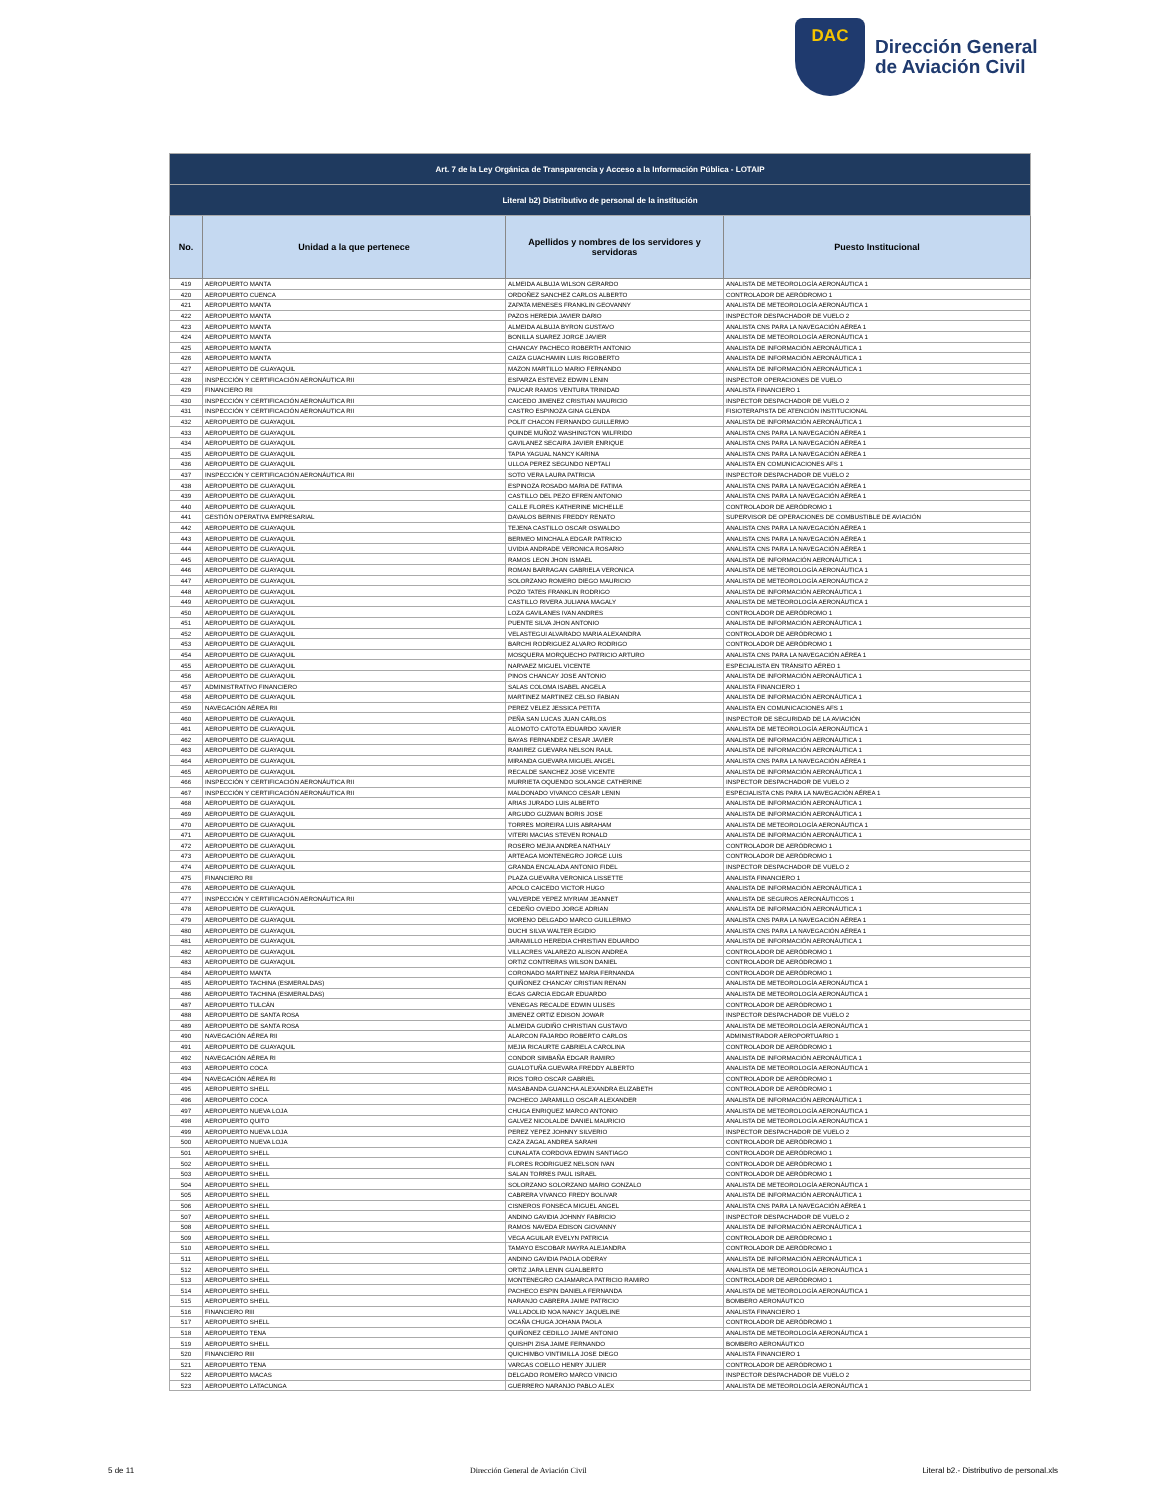DAC
Dirección General
de Aviación Civil
| Art. 7 de la Ley Orgánica de Transparencia y Acceso a la Información Pública - LOTAIP | | | |
| Literal b2) Distributivo de personal de la institución | | | |
| No. | Unidad a la que pertenece | Apellidos y nombres de los servidores y servidoras | Puesto Institucional |
| 419 | AEROPUERTO MANTA | ALMEIDA ALBUJA WILSON GERARDO | ANALISTA DE METEOROLOGÍA AERONÁUTICA 1 |
| 420 | AEROPUERTO CUENCA | ORDOÑEZ SANCHEZ CARLOS ALBERTO | CONTROLADOR DE AERÓDROMO 1 |
| 421 | AEROPUERTO MANTA | ZAPATA MENESES FRANKLIN GEOVANNY | ANALISTA DE METEOROLOGÍA AERONÁUTICA 1 |
| 422 | AEROPUERTO MANTA | PAZOS HEREDIA JAVIER DARIO | INSPECTOR DESPACHADOR DE VUELO 2 |
| 423 | AEROPUERTO MANTA | ALMEIDA ALBUJA BYRON GUSTAVO | ANALISTA CNS PARA LA NAVEGACIÓN AÉREA 1 |
| 424 | AEROPUERTO MANTA | BONILLA SUAREZ JORGE JAVIER | ANALISTA DE METEOROLOGÍA AERONÁUTICA 1 |
| 425 | AEROPUERTO MANTA | CHANCAY PACHECO ROBERTH ANTONIO | ANALISTA DE INFORMACIÓN AERONÁUTICA 1 |
| 426 | AEROPUERTO MANTA | CAIZA GUACHAMIN LUIS RIGOBERTO | ANALISTA DE INFORMACIÓN AERONÁUTICA 1 |
| 427 | AEROPUERTO DE GUAYAQUIL | MAZON MARTILLO MARIO FERNANDO | ANALISTA DE INFORMACIÓN AERONÁUTICA 1 |
| 428 | INSPECCIÓN Y CERTIFICACIÓN AERONÁUTICA RII | ESPARZA ESTEVEZ EDWIN LENIN | INSPECTOR OPERACIONES DE VUELO |
| 429 | FINANCIERO RII | PAUCAR RAMOS VENTURA TRINIDAD | ANALISTA FINANCIERO 1 |
| 430 | INSPECCIÓN Y CERTIFICACIÓN AERONÁUTICA RII | CAICEDO JIMENEZ CRISTIAN MAURICIO | INSPECTOR DESPACHADOR DE VUELO 2 |
| 431 | INSPECCIÓN Y CERTIFICACIÓN AERONÁUTICA RII | CASTRO ESPINOZA GINA GLENDA | FISIOTERAPISTA DE ATENCIÓN INSTITUCIONAL |
| 432 | AEROPUERTO DE GUAYAQUIL | POLIT CHACON FERNANDO GUILLERMO | ANALISTA DE INFORMACIÓN AERONÁUTICA 1 |
| 433 | AEROPUERTO DE GUAYAQUIL | QUINDE MUÑOZ WASHINGTON WILFRIDO | ANALISTA CNS PARA LA NAVEGACIÓN AÉREA 1 |
| 434 | AEROPUERTO DE GUAYAQUIL | GAVILANEZ SECAIRA JAVIER ENRIQUE | ANALISTA CNS PARA LA NAVEGACIÓN AÉREA 1 |
| 435 | AEROPUERTO DE GUAYAQUIL | TAPIA YAGUAL NANCY KARINA | ANALISTA CNS PARA LA NAVEGACIÓN AÉREA 1 |
| 436 | AEROPUERTO DE GUAYAQUIL | ULLOA PEREZ SEGUNDO NEPTALI | ANALISTA EN COMUNICACIONES AFS 1 |
| 437 | INSPECCIÓN Y CERTIFICACIÓN AERONÁUTICA RII | SOTO VERA LAURA PATRICIA | INSPECTOR DESPACHADOR DE VUELO 2 |
| 438 | AEROPUERTO DE GUAYAQUIL | ESPINOZA ROSADO MARIA DE FATIMA | ANALISTA CNS PARA LA NAVEGACIÓN AÉREA 1 |
| 439 | AEROPUERTO DE GUAYAQUIL | CASTILLO DEL PEZO EFREN ANTONIO | ANALISTA CNS PARA LA NAVEGACIÓN AÉREA 1 |
| 440 | AEROPUERTO DE GUAYAQUIL | CALLE FLORES KATHERINE MICHELLE | CONTROLADOR DE AERÓDROMO 1 |
| 441 | GESTIÓN OPERATIVA EMPRESARIAL | DAVALOS BERNIS FREDDY RENATO | SUPERVISOR DE OPERACIONES DE COMBUSTIBLE DE AVIACIÓN |
| 442 | AEROPUERTO DE GUAYAQUIL | TEJENA CASTILLO OSCAR OSWALDO | ANALISTA CNS PARA LA NAVEGACIÓN AÉREA 1 |
| 443 | AEROPUERTO DE GUAYAQUIL | BERMEO MINCHALA EDGAR PATRICIO | ANALISTA CNS PARA LA NAVEGACIÓN AÉREA 1 |
| 444 | AEROPUERTO DE GUAYAQUIL | UVIDIA ANDRADE VERONICA ROSARIO | ANALISTA CNS PARA LA NAVEGACIÓN AÉREA 1 |
| 445 | AEROPUERTO DE GUAYAQUIL | RAMOS LEON JHON ISMAEL | ANALISTA DE INFORMACIÓN AERONÁUTICA 1 |
| 446 | AEROPUERTO DE GUAYAQUIL | ROMAN BARRAGAN GABRIELA VERONICA | ANALISTA DE METEOROLOGÍA AERONÁUTICA 1 |
| 447 | AEROPUERTO DE GUAYAQUIL | SOLORZANO ROMERO DIEGO MAURICIO | ANALISTA DE METEOROLOGÍA AERONÁUTICA 2 |
| 448 | AEROPUERTO DE GUAYAQUIL | POZO TATES FRANKLIN RODRIGO | ANALISTA DE INFORMACIÓN AERONÁUTICA 1 |
| 449 | AEROPUERTO DE GUAYAQUIL | CASTILLO RIVERA JULIANA MAGALY | ANALISTA DE METEOROLOGÍA AERONÁUTICA 1 |
| 450 | AEROPUERTO DE GUAYAQUIL | LOZA GAVILANES IVAN ANDRES | CONTROLADOR DE AERÓDROMO 1 |
| 451 | AEROPUERTO DE GUAYAQUIL | PUENTE SILVA JHON ANTONIO | ANALISTA DE INFORMACIÓN AERONÁUTICA 1 |
| 452 | AEROPUERTO DE GUAYAQUIL | VELASTEGUI ALVARADO MARIA ALEXANDRA | CONTROLADOR DE AERÓDROMO 1 |
| 453 | AEROPUERTO DE GUAYAQUIL | BARCHI RODRIGUEZ ALVARO RODRIGO | CONTROLADOR DE AERÓDROMO 1 |
| 454 | AEROPUERTO DE GUAYAQUIL | MOSQUERA MORQUECHO PATRICIO ARTURO | ANALISTA CNS PARA LA NAVEGACIÓN AÉREA 1 |
| 455 | AEROPUERTO DE GUAYAQUIL | NARVAEZ MIGUEL VICENTE | ESPECIALISTA EN TRÁNSITO AÉREO 1 |
| 456 | AEROPUERTO DE GUAYAQUIL | PINOS CHANCAY JOSE ANTONIO | ANALISTA DE INFORMACIÓN AERONÁUTICA 1 |
| 457 | ADMINISTRATIVO FINANCIERO | SALAS COLOMA ISABEL ANGELA | ANALISTA FINANCIERO 1 |
| 458 | AEROPUERTO DE GUAYAQUIL | MARTINEZ MARTINEZ CELSO FABIAN | ANALISTA DE INFORMACIÓN AERONÁUTICA 1 |
| 459 | NAVEGACIÓN AÉREA RII | PEREZ VELEZ JESSICA PETITA | ANALISTA EN COMUNICACIONES AFS 1 |
| 460 | AEROPUERTO DE GUAYAQUIL | PEÑA SAN LUCAS JUAN CARLOS | INSPECTOR DE SEGURIDAD DE LA AVIACIÓN |
| 461 | AEROPUERTO DE GUAYAQUIL | ALOMOTO CATOTA EDUARDO XAVIER | ANALISTA DE METEOROLOGÍA AERONÁUTICA 1 |
| 462 | AEROPUERTO DE GUAYAQUIL | BAYAS FERNANDEZ CESAR JAVIER | ANALISTA DE INFORMACIÓN AERONÁUTICA 1 |
| 463 | AEROPUERTO DE GUAYAQUIL | RAMIREZ GUEVARA NELSON RAUL | ANALISTA DE INFORMACIÓN AERONÁUTICA 1 |
| 464 | AEROPUERTO DE GUAYAQUIL | MIRANDA GUEVARA MIGUEL ANGEL | ANALISTA CNS PARA LA NAVEGACIÓN AÉREA 1 |
| 465 | AEROPUERTO DE GUAYAQUIL | RECALDE SANCHEZ JOSE VICENTE | ANALISTA DE INFORMACIÓN AERONÁUTICA 1 |
| 466 | INSPECCIÓN Y CERTIFICACIÓN AERONÁUTICA RII | MURRIETA OQUENDO SOLANGE CATHERINE | INSPECTOR DESPACHADOR DE VUELO 2 |
| 467 | INSPECCIÓN Y CERTIFICACIÓN AERONÁUTICA RII | MALDONADO VIVANCO CESAR LENIN | ESPECIALISTA CNS PARA LA NAVEGACIÓN AÉREA 1 |
| 468 | AEROPUERTO DE GUAYAQUIL | ARIAS JURADO LUIS ALBERTO | ANALISTA DE INFORMACIÓN AERONÁUTICA 1 |
| 469 | AEROPUERTO DE GUAYAQUIL | ARGUDO GUZMAN BORIS JOSE | ANALISTA DE INFORMACIÓN AERONÁUTICA 1 |
| 470 | AEROPUERTO DE GUAYAQUIL | TORRES MOREIRA LUIS ABRAHAM | ANALISTA DE METEOROLOGÍA AERONÁUTICA 1 |
| 471 | AEROPUERTO DE GUAYAQUIL | VITERI MACIAS STEVEN RONALD | ANALISTA DE INFORMACIÓN AERONÁUTICA 1 |
| 472 | AEROPUERTO DE GUAYAQUIL | ROSERO MEJIA ANDREA NATHALY | CONTROLADOR DE AERÓDROMO 1 |
| 473 | AEROPUERTO DE GUAYAQUIL | ARTEAGA MONTENEGRO JORGE LUIS | CONTROLADOR DE AERÓDROMO 1 |
| 474 | AEROPUERTO DE GUAYAQUIL | GRANDA ENCALADA ANTONIO FIDEL | INSPECTOR DESPACHADOR DE VUELO 2 |
| 475 | FINANCIERO RII | PLAZA GUEVARA VERONICA LISSETTE | ANALISTA FINANCIERO 1 |
| 476 | AEROPUERTO DE GUAYAQUIL | APOLO CAICEDO VICTOR HUGO | ANALISTA DE INFORMACIÓN AERONÁUTICA 1 |
| 477 | INSPECCIÓN Y CERTIFICACIÓN AERONÁUTICA RII | VALVERDE YEPEZ MYRIAM JEANNET | ANALISTA DE SEGUROS AERONÁUTICOS 1 |
| 478 | AEROPUERTO DE GUAYAQUIL | CEDEÑO OVIEDO JORGE ADRIAN | ANALISTA DE INFORMACIÓN AERONÁUTICA 1 |
| 479 | AEROPUERTO DE GUAYAQUIL | MORENO DELGADO MARCO GUILLERMO | ANALISTA CNS PARA LA NAVEGACIÓN AÉREA 1 |
| 480 | AEROPUERTO DE GUAYAQUIL | DUCHI SILVA WALTER EGIDIO | ANALISTA CNS PARA LA NAVEGACIÓN AÉREA 1 |
| 481 | AEROPUERTO DE GUAYAQUIL | JARAMILLO HEREDIA CHRISTIAN EDUARDO | ANALISTA DE INFORMACIÓN AERONÁUTICA 1 |
| 482 | AEROPUERTO DE GUAYAQUIL | VILLACRES VALAREZO ALISON ANDREA | CONTROLADOR DE AERÓDROMO 1 |
| 483 | AEROPUERTO DE GUAYAQUIL | ORTIZ CONTRERAS WILSON DANIEL | CONTROLADOR DE AERÓDROMO 1 |
| 484 | AEROPUERTO MANTA | CORONADO MARTINEZ MARIA FERNANDA | CONTROLADOR DE AERÓDROMO 1 |
| 485 | AEROPUERTO TACHINA (ESMERALDAS) | QUIÑONEZ CHANCAY CRISTIAN RENAN | ANALISTA DE METEOROLOGÍA AERONÁUTICA 1 |
| 486 | AEROPUERTO TACHINA (ESMERALDAS) | EGAS GARCIA EDGAR EDUARDO | ANALISTA DE METEOROLOGÍA AERONÁUTICA 1 |
| 487 | AEROPUERTO TULCÁN | VENEGAS RECALDE EDWIN ULISES | CONTROLADOR DE AERÓDROMO 1 |
| 488 | AEROPUERTO DE SANTA ROSA | JIMENEZ ORTIZ EDISON JOWAR | INSPECTOR DESPACHADOR DE VUELO 2 |
| 489 | AEROPUERTO DE SANTA ROSA | ALMEIDA GUDIÑO CHRISTIAN GUSTAVO | ANALISTA DE METEOROLOGÍA AERONÁUTICA 1 |
| 490 | NAVEGACIÓN AÉREA RII | ALARCON FAJARDO ROBERTO CARLOS | ADMINISTRADOR AEROPORTUARIO 1 |
| 491 | AEROPUERTO DE GUAYAQUIL | MEJIA RICAURTE GABRIELA CAROLINA | CONTROLADOR DE AERÓDROMO 1 |
| 492 | NAVEGACIÓN AÉREA RI | CONDOR SIMBAÑA EDGAR RAMIRO | ANALISTA DE INFORMACIÓN AERONÁUTICA 1 |
| 493 | AEROPUERTO COCA | GUALOTUÑA GUEVARA FREDDY ALBERTO | ANALISTA DE METEOROLOGÍA AERONÁUTICA 1 |
| 494 | NAVEGACIÓN AÉREA RI | RIOS TORO OSCAR GABRIEL | CONTROLADOR DE AERÓDROMO 1 |
| 495 | AEROPUERTO SHELL | MASABANDA GUANCHA ALEXANDRA ELIZABETH | CONTROLADOR DE AERÓDROMO 1 |
| 496 | AEROPUERTO COCA | PACHECO JARAMILLO OSCAR ALEXANDER | ANALISTA DE INFORMACIÓN AERONÁUTICA 1 |
| 497 | AEROPUERTO NUEVA LOJA | CHUGA ENRIQUEZ MARCO ANTONIO | ANALISTA DE METEOROLOGÍA AERONÁUTICA 1 |
| 498 | AEROPUERTO QUITO | GALVEZ NICOLALDE DANIEL MAURICIO | ANALISTA DE METEOROLOGÍA AERONÁUTICA 1 |
| 499 | AEROPUERTO NUEVA LOJA | PEREZ YEPEZ JOHNNY SILVERIO | INSPECTOR DESPACHADOR DE VUELO 2 |
| 500 | AEROPUERTO NUEVA LOJA | CAZA ZAGAL ANDREA SARAHI | CONTROLADOR DE AERÓDROMO 1 |
| 501 | AEROPUERTO SHELL | CUNALATA CORDOVA EDWIN SANTIAGO | CONTROLADOR DE AERÓDROMO 1 |
| 502 | AEROPUERTO SHELL | FLORES RODRIGUEZ NELSON IVAN | CONTROLADOR DE AERÓDROMO 1 |
| 503 | AEROPUERTO SHELL | SALAN TORRES PAUL ISRAEL | CONTROLADOR DE AERÓDROMO 1 |
| 504 | AEROPUERTO SHELL | SOLORZANO SOLORZANO MARIO GONZALO | ANALISTA DE METEOROLOGÍA AERONÁUTICA 1 |
| 505 | AEROPUERTO SHELL | CABRERA VIVANCO FREDY BOLIVAR | ANALISTA DE INFORMACIÓN AERONÁUTICA 1 |
| 506 | AEROPUERTO SHELL | CISNEROS FONSECA MIGUEL ANGEL | ANALISTA CNS PARA LA NAVEGACIÓN AÉREA 1 |
| 507 | AEROPUERTO SHELL | ANDINO GAVIDIA JOHNNY FABRICIO | INSPECTOR DESPACHADOR DE VUELO 2 |
| 508 | AEROPUERTO SHELL | RAMOS NAVEDA EDISON GIOVANNY | ANALISTA DE INFORMACIÓN AERONÁUTICA 1 |
| 509 | AEROPUERTO SHELL | VEGA AGUILAR EVELYN PATRICIA | CONTROLADOR DE AERÓDROMO 1 |
| 510 | AEROPUERTO SHELL | TAMAYO ESCOBAR MAYRA ALEJANDRA | CONTROLADOR DE AERÓDROMO 1 |
| 511 | AEROPUERTO SHELL | ANDINO GAVIDIA PAOLA ODERAY | ANALISTA DE INFORMACIÓN AERONÁUTICA 1 |
| 512 | AEROPUERTO SHELL | ORTIZ JARA LENIN GUALBERTO | ANALISTA DE METEOROLOGÍA AERONÁUTICA 1 |
| 513 | AEROPUERTO SHELL | MONTENEGRO CAJAMARCA PATRICIO RAMIRO | CONTROLADOR DE AERÓDROMO 1 |
| 514 | AEROPUERTO SHELL | PACHECO ESPIN DANIELA FERNANDA | ANALISTA DE METEOROLOGÍA AERONÁUTICA 1 |
| 515 | AEROPUERTO SHELL | NARANJO CABRERA JAIME PATRICIO | BOMBERO AERONÁUTICO |
| 516 | FINANCIERO RIII | VALLADOLID NOA NANCY JAQUELINE | ANALISTA FINANCIERO 1 |
| 517 | AEROPUERTO SHELL | OCAÑA CHUGA JOHANA PAOLA | CONTROLADOR DE AERÓDROMO 1 |
| 518 | AEROPUERTO TENA | QUIÑONEZ CEDILLO JAIME ANTONIO | ANALISTA DE METEOROLOGÍA AERONÁUTICA 1 |
| 519 | AEROPUERTO SHELL | QUISHPI ZISA JAIME FERNANDO | BOMBERO AERONÁUTICO |
| 520 | FINANCIERO RIII | QUICHIMBO VINTIMILLA JOSE DIEGO | ANALISTA FINANCIERO 1 |
| 521 | AEROPUERTO TENA | VARGAS COELLO HENRY JULIER | CONTROLADOR DE AERÓDROMO 1 |
| 522 | AEROPUERTO MACAS | DELGADO ROMERO MARCO VINICIO | INSPECTOR DESPACHADOR DE VUELO 2 |
| 523 | AEROPUERTO LATACUNGA | GUERRERO NARANJO PABLO ALEX | ANALISTA DE METEOROLOGÍA AERONÁUTICA 1 |
5 de 11 Dirección General de Aviación Civil Literal b2.- Distributivo de personal.xls